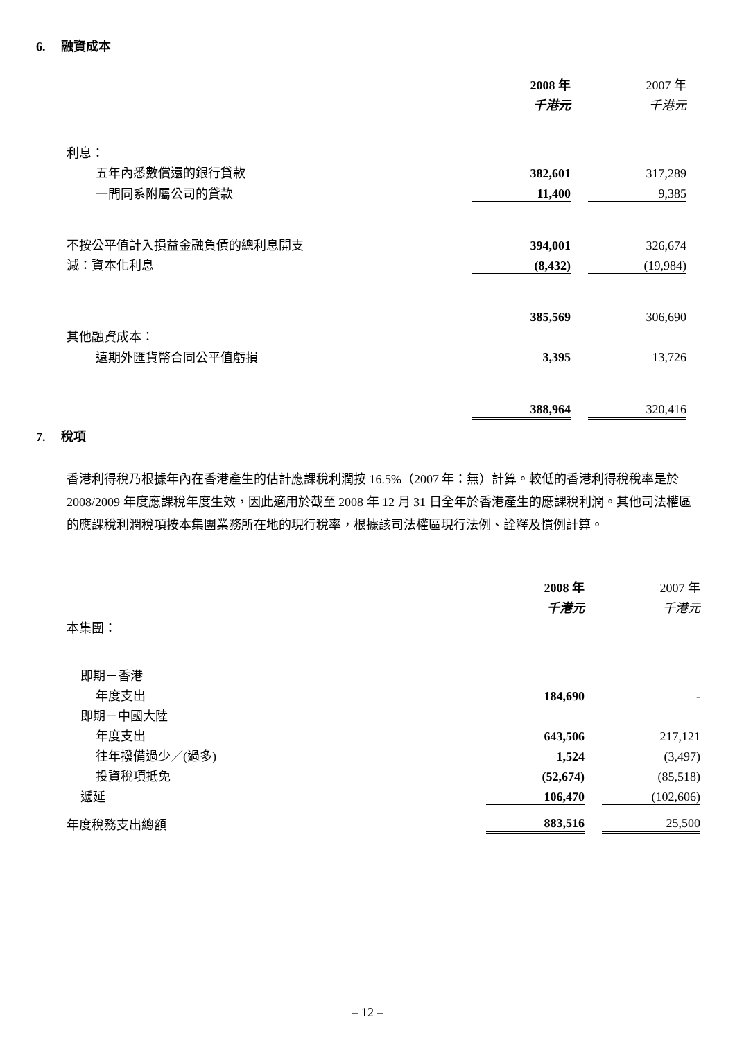6. 融資成本
| | 2008 年 | | 2007 年 |
| | 千港元 | | 千港元 |
| 利息： | | | |
| 五年內悉數償還的銀行貸款 | 382,601 | | 317,289 |
| 一間同系附屬公司的貸款 | 11,400 | | 9,385 |
| 不按公平值計入損益金融負債的總利息開支 | 394,001 | | 326,674 |
| 減：資本化利息 | (8,432) | | (19,984) |
| | 385,569 | | 306,690 |
| 其他融資成本： | | | |
| 遠期外匯貨幣合同公平值虧損 | 3,395 | | 13,726 |
| | 388,964 | | 320,416 |
7. 稅項
香港利得稅乃根據年內在香港產生的估計應課稅利潤按 16.5%（2007 年：無）計算。較低的香港利得稅稅率是於 2008/2009 年度應課稅年度生效，因此適用於截至 2008 年 12 月 31 日全年於香港產生的應課稅利潤。其他司法權區的應課稅利潤稅項按本集團業務所在地的現行稅率，根據該司法權區現行法例、詮釋及慣例計算。
| | 2008 年 | | 2007 年 |
| | 千港元 | | 千港元 |
| 本集團： | | | |
| 即期－香港 | | | |
| 年度支出 | 184,690 | | - |
| 即期－中國大陸 | | | |
| 年度支出 | 643,506 | | 217,121 |
| 往年撥備過少／(過多) | 1,524 | | (3,497) |
| 投資稅項抵免 | (52,674) | | (85,518) |
| 遞延 | 106,470 | | (102,606) |
| 年度稅務支出總額 | 883,516 | | 25,500 |
– 12 –